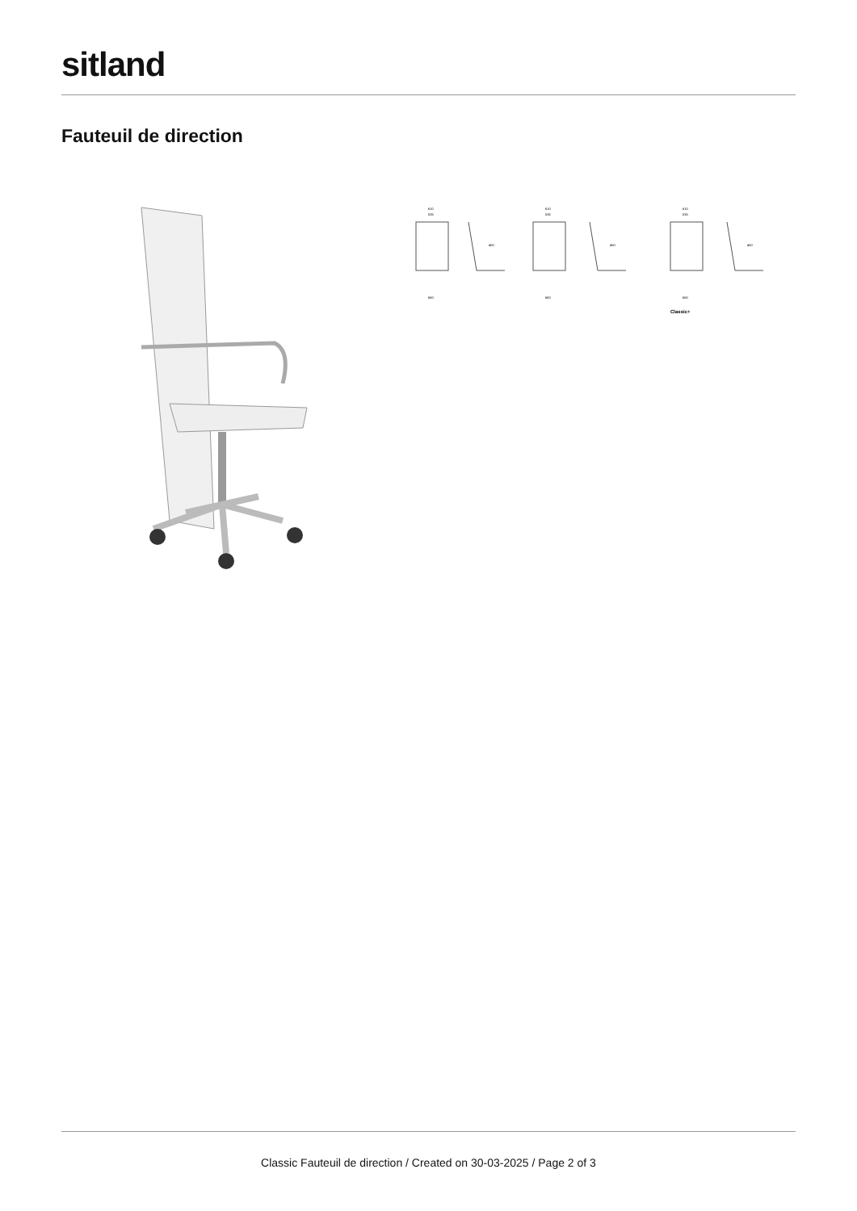sitland
Fauteuil de direction
610
535
660
610
535
660
610
535
660
450
450
450
Classic+
Classic Fauteuil de direction / Created on 30-03-2025 / Page 2 of 3